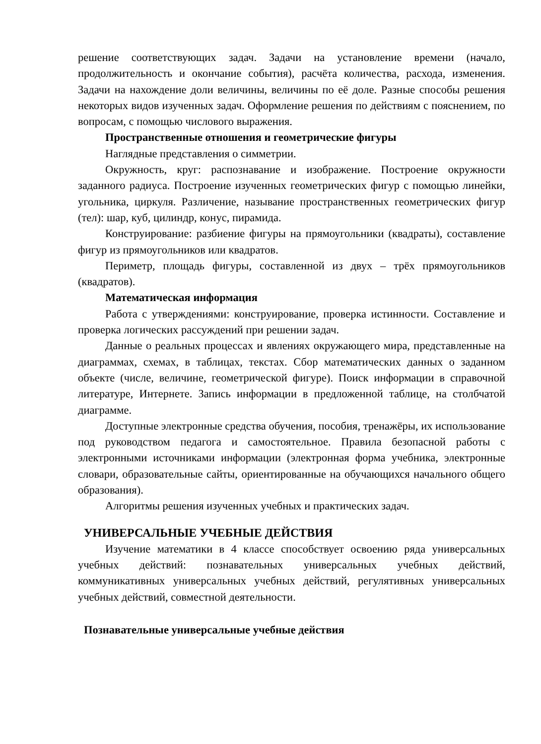решение соответствующих задач. Задачи на установление времени (начало, продолжительность и окончание события), расчёта количества, расхода, изменения. Задачи на нахождение доли величины, величины по её доле. Разные способы решения некоторых видов изученных задач. Оформление решения по действиям с пояснением, по вопросам, с помощью числового выражения.
Пространственные отношения и геометрические фигуры
Наглядные представления о симметрии.
Окружность, круг: распознавание и изображение. Построение окружности заданного радиуса. Построение изученных геометрических фигур с помощью линейки, угольника, циркуля. Различение, называние пространственных геометрических фигур (тел): шар, куб, цилиндр, конус, пирамида.
Конструирование: разбиение фигуры на прямоугольники (квадраты), составление фигур из прямоугольников или квадратов.
Периметр, площадь фигуры, составленной из двух – трёх прямоугольников (квадратов).
Математическая информация
Работа с утверждениями: конструирование, проверка истинности. Составление и проверка логических рассуждений при решении задач.
Данные о реальных процессах и явлениях окружающего мира, представленные на диаграммах, схемах, в таблицах, текстах. Сбор математических данных о заданном объекте (числе, величине, геометрической фигуре). Поиск информации в справочной литературе, Интернете. Запись информации в предложенной таблице, на столбчатой диаграмме.
Доступные электронные средства обучения, пособия, тренажёры, их использование под руководством педагога и самостоятельное. Правила безопасной работы с электронными источниками информации (электронная форма учебника, электронные словари, образовательные сайты, ориентированные на обучающихся начального общего образования).
Алгоритмы решения изученных учебных и практических задач.
УНИВЕРСАЛЬНЫЕ УЧЕБНЫЕ ДЕЙСТВИЯ
Изучение математики в 4 классе способствует освоению ряда универсальных учебных действий: познавательных универсальных учебных действий, коммуникативных универсальных учебных действий, регулятивных универсальных учебных действий, совместной деятельности.
Познавательные универсальные учебные действия